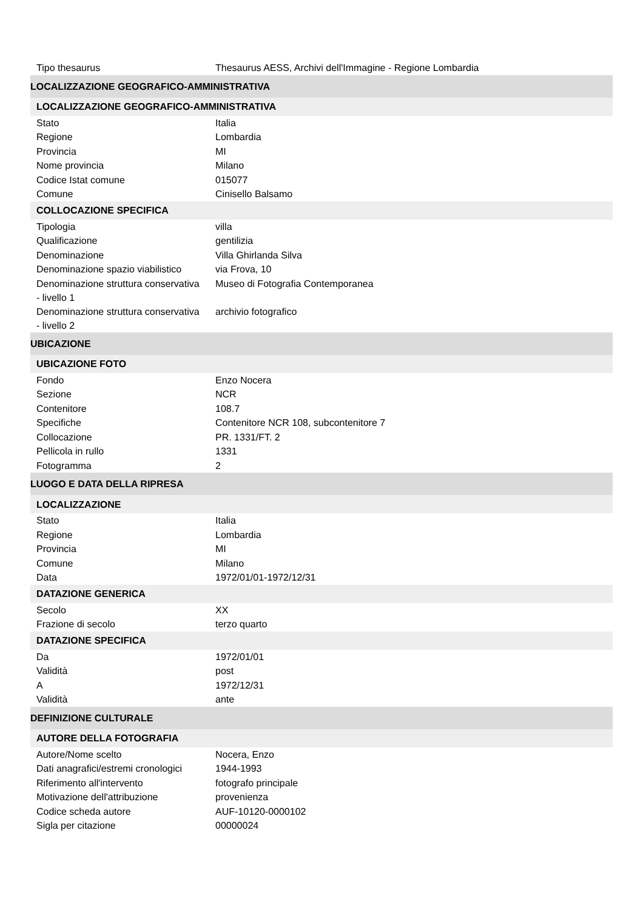| Tipo thesaurus | Thesaurus AESS, Archivi dell'Immagine - Regione Lombardia |
| LOCALIZZAZIONE GEOGRAFICO-AMMINISTRATIVA | |
| LOCALIZZAZIONE GEOGRAFICO-AMMINISTRATIVA | |
| Stato | Italia |
| Regione | Lombardia |
| Provincia | MI |
| Nome provincia | Milano |
| Codice Istat comune | 015077 |
| Comune | Cinisello Balsamo |
| COLLOCAZIONE SPECIFICA | |
| Tipologia | villa |
| Qualificazione | gentilizia |
| Denominazione | Villa Ghirlanda Silva |
| Denominazione spazio viabilistico | via Frova, 10 |
| Denominazione struttura conservativa - livello 1 | Museo di Fotografia Contemporanea |
| Denominazione struttura conservativa - livello 2 | archivio fotografico |
| UBICAZIONE | |
| UBICAZIONE FOTO | |
| Fondo | Enzo Nocera |
| Sezione | NCR |
| Contenitore | 108.7 |
| Specifiche | Contenitore NCR 108, subcontenitore 7 |
| Collocazione | PR. 1331/FT. 2 |
| Pellicola in rullo | 1331 |
| Fotogramma | 2 |
| LUOGO E DATA DELLA RIPRESA | |
| LOCALIZZAZIONE | |
| Stato | Italia |
| Regione | Lombardia |
| Provincia | MI |
| Comune | Milano |
| Data | 1972/01/01-1972/12/31 |
| DATAZIONE GENERICA | |
| Secolo | XX |
| Frazione di secolo | terzo quarto |
| DATAZIONE SPECIFICA | |
| Da | 1972/01/01 |
| Validità | post |
| A | 1972/12/31 |
| Validità | ante |
| DEFINIZIONE CULTURALE | |
| AUTORE DELLA FOTOGRAFIA | |
| Autore/Nome scelto | Nocera, Enzo |
| Dati anagrafici/estremi cronologici | 1944-1993 |
| Riferimento all'intervento | fotografo principale |
| Motivazione dell'attribuzione | provenienza |
| Codice scheda autore | AUF-10120-0000102 |
| Sigla per citazione | 00000024 |